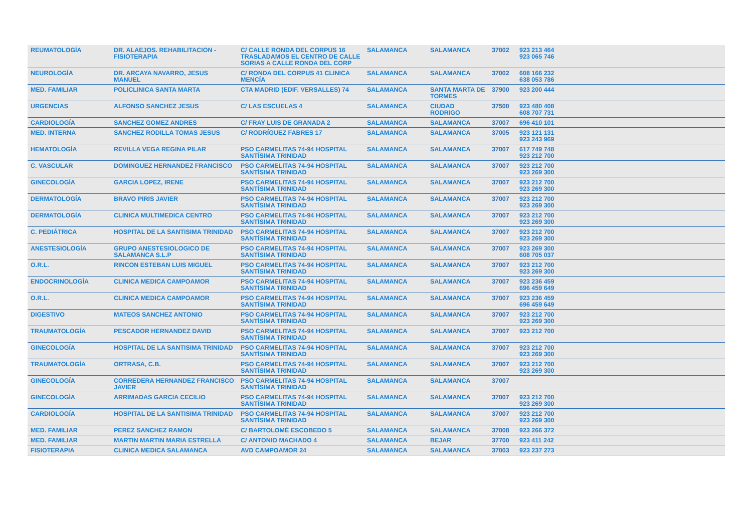| REUMATOLOGÍA | DR. ALAEJOS. REHABILITACION - FISIOTERAPIA | C/ CALLE RONDA DEL CORPUS 16 TRASLADAMOS EL CENTRO DE CALLE SORIAS A CALLE RONDA DEL CORP | SALAMANCA | SALAMANCA | 37002 | 923 213 464 923 065 746 |
| NEUROLOGÍA | DR. ARCAYA NAVARRO, JESUS MANUEL | C/ RONDA DEL CORPUS 41 CLINICA MENCÍA | SALAMANCA | SALAMANCA | 37002 | 608 166 232 638 053 786 |
| MED. FAMILIAR | POLICLINICA SANTA MARTA | CTA MADRID (EDIF. VERSALLES) 74 | SALAMANCA | SANTA MARTA DE TORMES | 37900 | 923 200 444 |
| URGENCIAS | ALFONSO SANCHEZ JESUS | C/ LAS ESCUELAS 4 | SALAMANCA | CIUDAD RODRIGO | 37500 | 923 480 408 608 707 731 |
| CARDIOLOGÍA | SANCHEZ GOMEZ ANDRES | C/ FRAY LUIS DE GRANADA 2 | SALAMANCA | SALAMANCA | 37007 | 696 410 101 |
| MED. INTERNA | SANCHEZ RODILLA TOMAS JESUS | C/ RODRÍGUEZ FABRES 17 | SALAMANCA | SALAMANCA | 37005 | 923 121 131 923 243 969 |
| HEMATOLOGÍA | REVILLA VEGA REGINA PILAR | PSO CARMELITAS 74-94 HOSPITAL SANTÍSIMA TRINIDAD | SALAMANCA | SALAMANCA | 37007 | 617 749 748 923 212 700 |
| C. VASCULAR | DOMINGUEZ HERNANDEZ FRANCISCO | PSO CARMELITAS 74-94 HOSPITAL SANTÍSIMA TRINIDAD | SALAMANCA | SALAMANCA | 37007 | 923 212 700 923 269 300 |
| GINECOLOGÍA | GARCIA LOPEZ, IRENE | PSO CARMELITAS 74-94 HOSPITAL SANTÍSIMA TRINIDAD | SALAMANCA | SALAMANCA | 37007 | 923 212 700 923 269 300 |
| DERMATOLOGÍA | BRAVO PIRIS JAVIER | PSO CARMELITAS 74-94 HOSPITAL SANTÍSIMA TRINIDAD | SALAMANCA | SALAMANCA | 37007 | 923 212 700 923 269 300 |
| DERMATOLOGÍA | CLINICA MULTIMEDICA CENTRO | PSO CARMELITAS 74-94 HOSPITAL SANTÍSIMA TRINIDAD | SALAMANCA | SALAMANCA | 37007 | 923 212 700 923 269 300 |
| C. PEDIÁTRICA | HOSPITAL DE LA SANTISIMA TRINIDAD | PSO CARMELITAS 74-94 HOSPITAL SANTÍSIMA TRINIDAD | SALAMANCA | SALAMANCA | 37007 | 923 212 700 923 269 300 |
| ANESTESIOLOGÍA | GRUPO ANESTESIOLOGICO DE SALAMANCA S.L.P | PSO CARMELITAS 74-94 HOSPITAL SANTÍSIMA TRINIDAD | SALAMANCA | SALAMANCA | 37007 | 923 269 300 608 705 037 |
| O.R.L. | RINCON ESTEBAN LUIS MIGUEL | PSO CARMELITAS 74-94 HOSPITAL SANTÍSIMA TRINIDAD | SALAMANCA | SALAMANCA | 37007 | 923 212 700 923 269 300 |
| ENDOCRINOLOGÍA | CLINICA MEDICA CAMPOAMOR | PSO CARMELITAS 74-94 HOSPITAL SANTÍSIMA TRINIDAD | SALAMANCA | SALAMANCA | 37007 | 923 236 459 696 459 649 |
| O.R.L. | CLINICA MEDICA CAMPOAMOR | PSO CARMELITAS 74-94 HOSPITAL SANTÍSIMA TRINIDAD | SALAMANCA | SALAMANCA | 37007 | 923 236 459 696 459 649 |
| DIGESTIVO | MATEOS SANCHEZ ANTONIO | PSO CARMELITAS 74-94 HOSPITAL SANTÍSIMA TRINIDAD | SALAMANCA | SALAMANCA | 37007 | 923 212 700 923 269 300 |
| TRAUMATOLOGÍA | PESCADOR HERNANDEZ DAVID | PSO CARMELITAS 74-94 HOSPITAL SANTÍSIMA TRINIDAD | SALAMANCA | SALAMANCA | 37007 | 923 212 700 |
| GINECOLOGÍA | HOSPITAL DE LA SANTISIMA TRINIDAD | PSO CARMELITAS 74-94 HOSPITAL SANTÍSIMA TRINIDAD | SALAMANCA | SALAMANCA | 37007 | 923 212 700 923 269 300 |
| TRAUMATOLOGÍA | ORTRASA, C.B. | PSO CARMELITAS 74-94 HOSPITAL SANTÍSIMA TRINIDAD | SALAMANCA | SALAMANCA | 37007 | 923 212 700 923 269 300 |
| GINECOLOGÍA | CORREDERA HERNANDEZ FRANCISCO JAVIER | PSO CARMELITAS 74-94 HOSPITAL SANTÍSIMA TRINIDAD | SALAMANCA | SALAMANCA | 37007 | |
| GINECOLOGÍA | ARRIMADAS GARCIA CECILIO | PSO CARMELITAS 74-94 HOSPITAL SANTÍSIMA TRINIDAD | SALAMANCA | SALAMANCA | 37007 | 923 212 700 923 269 300 |
| CARDIOLOGÍA | HOSPITAL DE LA SANTISIMA TRINIDAD | PSO CARMELITAS 74-94 HOSPITAL SANTÍSIMA TRINIDAD | SALAMANCA | SALAMANCA | 37007 | 923 212 700 923 269 300 |
| MED. FAMILIAR | PEREZ SANCHEZ RAMON | C/ BARTOLOMÉ ESCOBEDO 5 | SALAMANCA | SALAMANCA | 37008 | 923 266 372 |
| MED. FAMILIAR | MARTIN MARTIN MARIA ESTRELLA | C/ ANTONIO MACHADO 4 | SALAMANCA | BEJAR | 37700 | 923 411 242 |
| FISIOTERAPIA | CLINICA MEDICA SALAMANCA | AVD CAMPOAMOR 24 | SALAMANCA | SALAMANCA | 37003 | 923 237 273 |